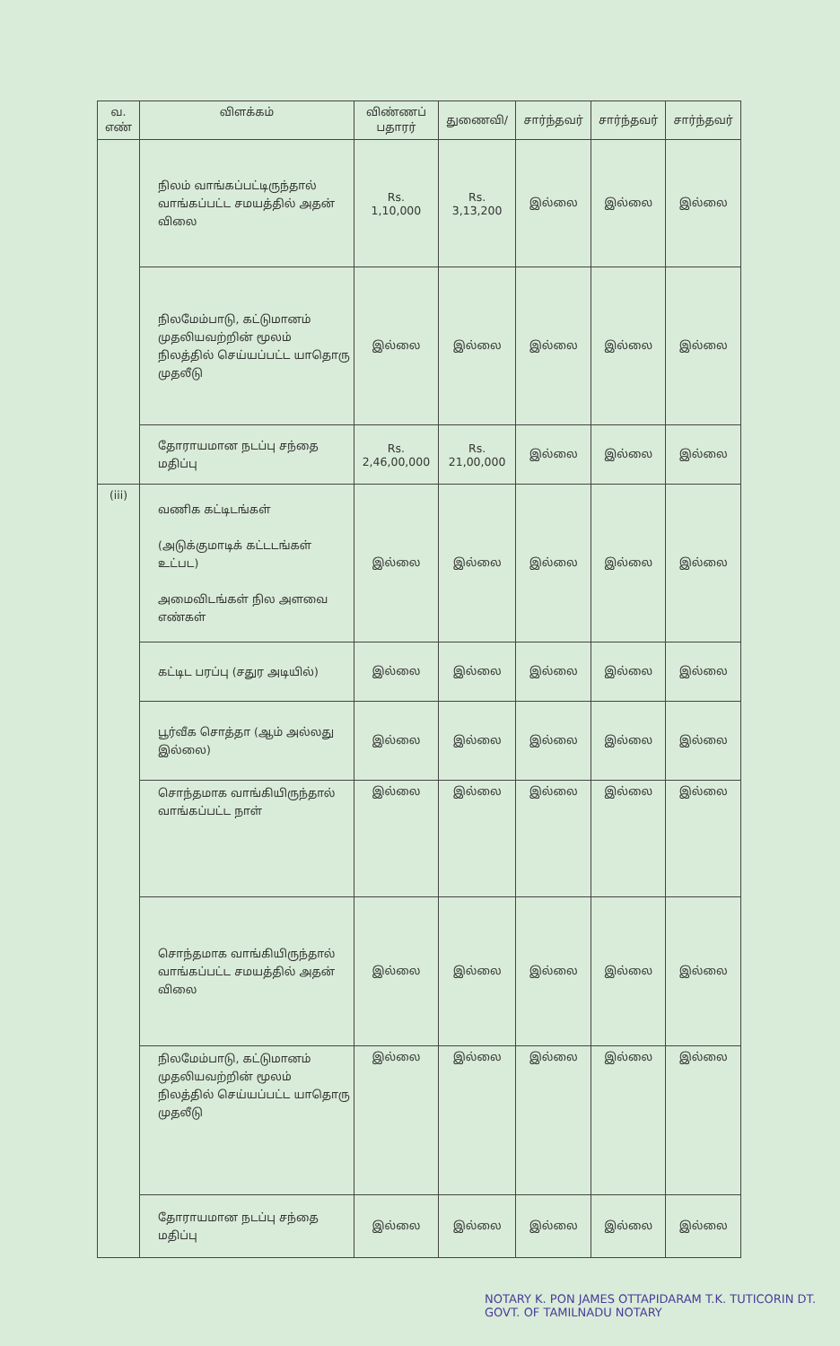| வ. எண் | விளக்கம் | விண்ணப் பதாரர் | துணைவி/ | சார்ந்தவர் | சார்ந்தவர் | சார்ந்தவர் |
| --- | --- | --- | --- | --- | --- | --- |
| | நிலம் வாங்கப்பட்டிருந்தால் வாங்கப்பட்ட சமயத்தில் அதன் விலை | Rs. 1,10,000 | Rs. 3,13,200 | இல்லை | இல்லை | இல்லை |
| | நிலமேம்பாடு, கட்டுமானம் முதலியவற்றின் மூலம் நிலத்தில் செய்யப்பட்ட யாதொரு முதலீடு | இல்லை | இல்லை | இல்லை | இல்லை | இல்லை |
| | தோராயமான நடப்பு சந்தை மதிப்பு | Rs. 2,46,00,000 | Rs. 21,00,000 | இல்லை | இல்லை | இல்லை |
| (iii) | வணிக கட்டிடங்கள் (அடுக்குமாடிக் கட்டடங்கள் உட்பட) அமைவிடங்கள் நில அளவை எண்கள் | இல்லை | இல்லை | இல்லை | இல்லை | இல்லை |
| | கட்டிட பரப்பு (சதுர அடியில்) | இல்லை | இல்லை | இல்லை | இல்லை | இல்லை |
| | பூர்வீக சொத்தா (ஆம் அல்லது இல்லை) | இல்லை | இல்லை | இல்லை | இல்லை | இல்லை |
| | சொந்தமாக வாங்கியிருந்தால் வாங்கப்பட்ட நாள் | இல்லை | இல்லை | இல்லை | இல்லை | இல்லை |
| | சொந்தமாக வாங்கியிருந்தால் வாங்கப்பட்ட சமயத்தில் அதன் விலை | இல்லை | இல்லை | இல்லை | இல்லை | இல்லை |
| | நிலமேம்பாடு, கட்டுமானம் முதலியவற்றின் மூலம் நிலத்தில் செய்யப்பட்ட யாதொரு முதலீடு | இல்லை | இல்லை | இல்லை | இல்லை | இல்லை |
| | தோராயமான நடப்பு சந்தை மதிப்பு | இல்லை | இல்லை | இல்லை | இல்லை | இல்லை |
NOTARY K. PON JAMES OTTAPIDARAM T.K. TUTICORIN DT. GOVT. OF TAMILNADU NOTARY